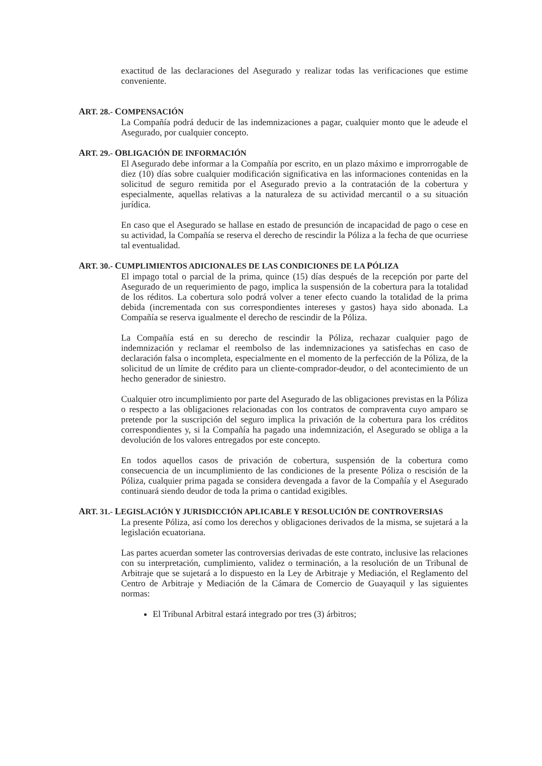exactitud de las declaraciones del Asegurado y realizar todas las verificaciones que estime conveniente.
ART. 28.- COMPENSACIÓN
La Compañía podrá deducir de las indemnizaciones a pagar, cualquier monto que le adeude el Asegurado, por cualquier concepto.
ART. 29.- OBLIGACIÓN DE INFORMACIÓN
El Asegurado debe informar a la Compañía por escrito, en un plazo máximo e improrrogable de diez (10) días sobre cualquier modificación significativa en las informaciones contenidas en la solicitud de seguro remitida por el Asegurado previo a la contratación de la cobertura y especialmente, aquellas relativas a la naturaleza de su actividad mercantil o a su situación jurídica.
En caso que el Asegurado se hallase en estado de presunción de incapacidad de pago o cese en su actividad, la Compañía se reserva el derecho de rescindir la Póliza a la fecha de que ocurriese tal eventualidad.
ART. 30.- CUMPLIMIENTOS ADICIONALES DE LAS CONDICIONES DE LA PÓLIZA
El impago total o parcial de la prima, quince (15) días después de la recepción por parte del Asegurado de un requerimiento de pago, implica la suspensión de la cobertura para la totalidad de los réditos. La cobertura solo podrá volver a tener efecto cuando la totalidad de la prima debida (incrementada con sus correspondientes intereses y gastos) haya sido abonada. La Compañía se reserva igualmente el derecho de rescindir de la Póliza.
La Compañía está en su derecho de rescindir la Póliza, rechazar cualquier pago de indemnización y reclamar el reembolso de las indemnizaciones ya satisfechas en caso de declaración falsa o incompleta, especialmente en el momento de la perfección de la Póliza, de la solicitud de un límite de crédito para un cliente-comprador-deudor, o del acontecimiento de un hecho generador de siniestro.
Cualquier otro incumplimiento por parte del Asegurado de las obligaciones previstas en la Póliza o respecto a las obligaciones relacionadas con los contratos de compraventa cuyo amparo se pretende por la suscripción del seguro implica la privación de la cobertura para los créditos correspondientes y, si la Compañía ha pagado una indemnización, el Asegurado se obliga a la devolución de los valores entregados por este concepto.
En todos aquellos casos de privación de cobertura, suspensión de la cobertura como consecuencia de un incumplimiento de las condiciones de la presente Póliza o rescisión de la Póliza, cualquier prima pagada se considera devengada a favor de la Compañía y el Asegurado continuará siendo deudor de toda la prima o cantidad exigibles.
ART. 31.- LEGISLACIÓN Y JURISDICCIÓN APLICABLE Y RESOLUCIÓN DE CONTROVERSIAS
La presente Póliza, así como los derechos y obligaciones derivados de la misma, se sujetará a la legislación ecuatoriana.
Las partes acuerdan someter las controversias derivadas de este contrato, inclusive las relaciones con su interpretación, cumplimiento, validez o terminación, a la resolución de un Tribunal de Arbitraje que se sujetará a lo dispuesto en la Ley de Arbitraje y Mediación, el Reglamento del Centro de Arbitraje y Mediación de la Cámara de Comercio de Guayaquil y las siguientes normas:
El Tribunal Arbitral estará integrado por tres (3) árbitros;